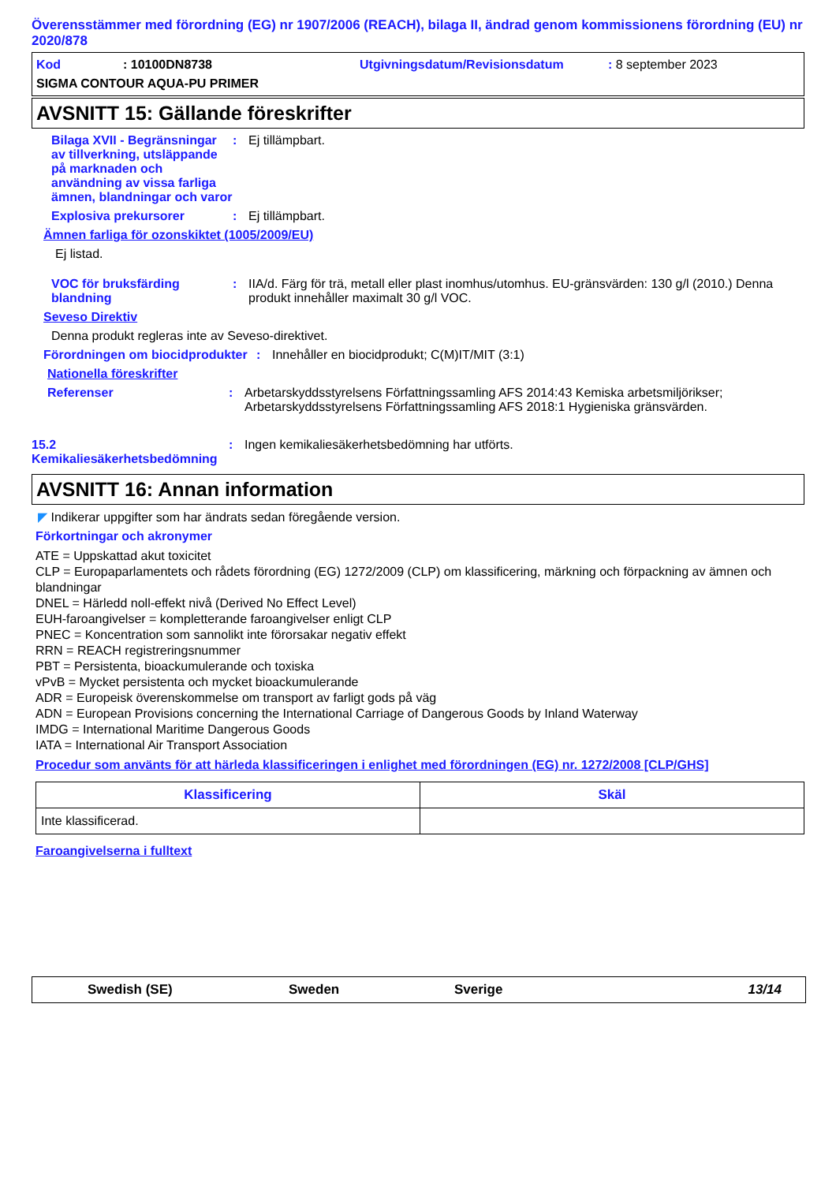Överensstämmer med förordning (EG) nr 1907/2006 (REACH), bilaga II, ändrad genom kommissionens förordning (EU) nr 2020/878
Kod: 10100DN8738 Utgivningsdatum/Revisionsdatum: 8 september 2023
SIGMA CONTOUR AQUA-PU PRIMER
AVSNITT 15: Gällande föreskrifter
Bilaga XVII - Begränsningar av tillverkning, utsläppande på marknaden och användning av vissa farliga ämnen, blandningar och varor
: Ej tillämpbart.
Explosiva prekursorer : Ej tillämpbart.
Ämnen farliga för ozonskiktet (1005/2009/EU)
Ej listad.
VOC för bruksfärding blandning
: IIA/d. Färg för trä, metall eller plast inomhus/utomhus. EU-gränsvärden: 130 g/l (2010.) Denna produkt innehåller maximalt 30 g/l VOC.
Seveso Direktiv
Denna produkt regleras inte av Seveso-direktivet.
Förordningen om biocidprodukter
: Innehåller en biocidprodukt; C(M)IT/MIT (3:1)
Nationella föreskrifter
Referenser : Arbetarskyddsstyrelsens Författningssamling AFS 2014:43 Kemiska arbetsmiljörikser; Arbetarskyddsstyrelsens Författningssamling AFS 2018:1 Hygieniska gränsvärden.
15.2 Kemikaliesäkerhetsbedömning
: Ingen kemikaliesäkerhetsbedömning har utförts.
AVSNITT 16: Annan information
◤ Indikerar uppgifter som har ändrats sedan föregående version.
Förkortningar och akronymer
ATE = Uppskattad akut toxicitet
CLP = Europaparlamentets och rådets förordning (EG) 1272/2009 (CLP) om klassificering, märkning och förpackning av ämnen och blandningar
DNEL = Härledd noll-effekt nivå (Derived No Effect Level)
EUH-faroangivelser = kompletterande faroangivelser enligt CLP
PNEC = Koncentration som sannolikt inte förorsakar negativ effekt
RRN = REACH registreringsnummer
PBT = Persistenta, bioackumulerande och toxiska
vPvB = Mycket persistenta och mycket bioackumulerande
ADR = Europeisk överenskommelse om transport av farligt gods på väg
ADN = European Provisions concerning the International Carriage of Dangerous Goods by Inland Waterway
IMDG = International Maritime Dangerous Goods
IATA = International Air Transport Association
Procedur som använts för att härleda klassificeringen i enlighet med förordningen (EG) nr. 1272/2008 [CLP/GHS]
| Klassificering | Skäl |
| --- | --- |
| Inte klassificerad. | |
Faroangivelserna i fulltext
Swedish (SE) Sweden Sverige 13/14